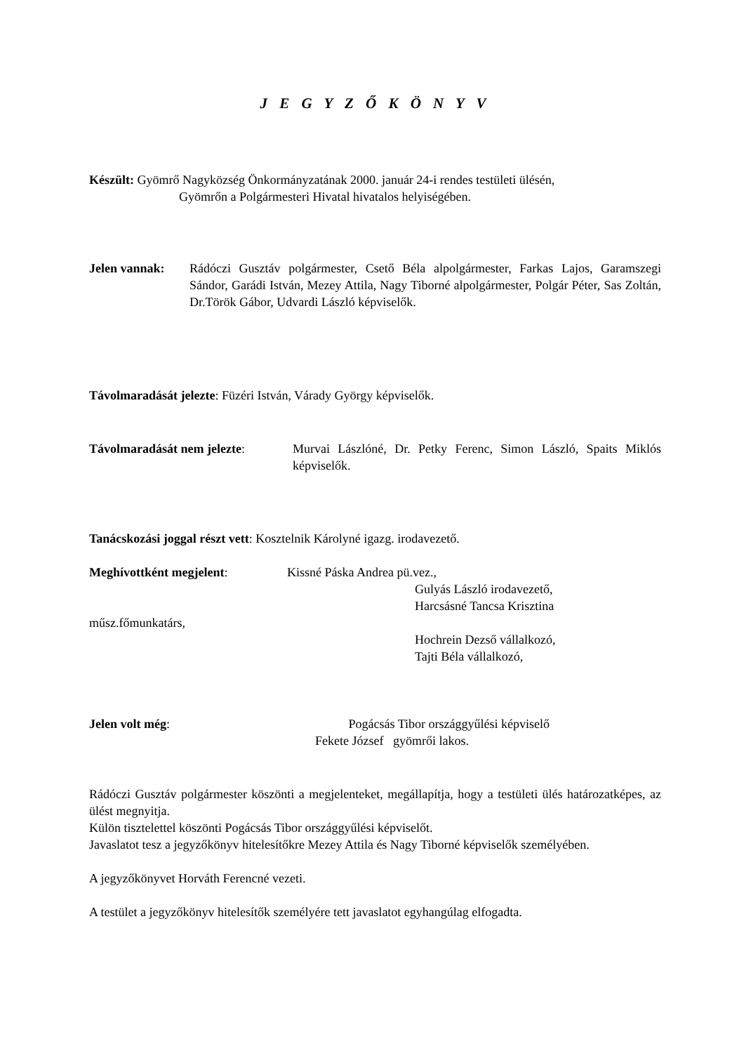J E G Y Z Ő K Ö N Y V
Készült: Gyömrő Nagyközség Önkormányzatának 2000. január 24-i rendes testületi ülésén,
Gyömrőn a Polgármesteri Hivatal hivatalos helyiségében.
Jelen vannak: Rádóczi Gusztáv polgármester, Csető Béla alpolgármester, Farkas Lajos, Garamszegi Sándor, Garádi István, Mezey Attila, Nagy Tiborné alpolgármester, Polgár Péter, Sas Zoltán, Dr.Török Gábor, Udvardi László képviselők.
Távolmaradását jelezte: Füzéri István, Várady György képviselők.
Távolmaradását nem jelezte:
Murvai Lászlóné, Dr. Petky Ferenc, Simon László, Spaits Miklós képviselők.
Tanácskozási joggal részt vett: Kosztelnik Károlyné igazg. irodavezető.
Meghívottként megjelent: Kissné Páska Andrea pü.vez.,
Gulyás László irodavezető,
Harcsásné Tancsa Krisztina
műsz.főmunkatárs,
Hochrein Dezső vállalkozó,
Tajti Béla vállalkozó,
Jelen volt még: Pogácsás Tibor országgyűlési képviselő
Fekete József gyömrői lakos.
Rádóczi Gusztáv polgármester köszönti a megjelenteket, megállapítja, hogy a testületi ülés határozatképes, az ülést megnyitja.
Külön tisztelettel köszönti Pogácsás Tibor országgyűlési képviselőt.
Javaslatot tesz a jegyzőkönyv hitelesítőkre Mezey Attila és Nagy Tiborné képviselők személyében.
A jegyzőkönyvet Horváth Ferencné vezeti.
A testület a jegyzőkönyv hitelesítők személyére tett javaslatot egyhangúlag elfogadta.